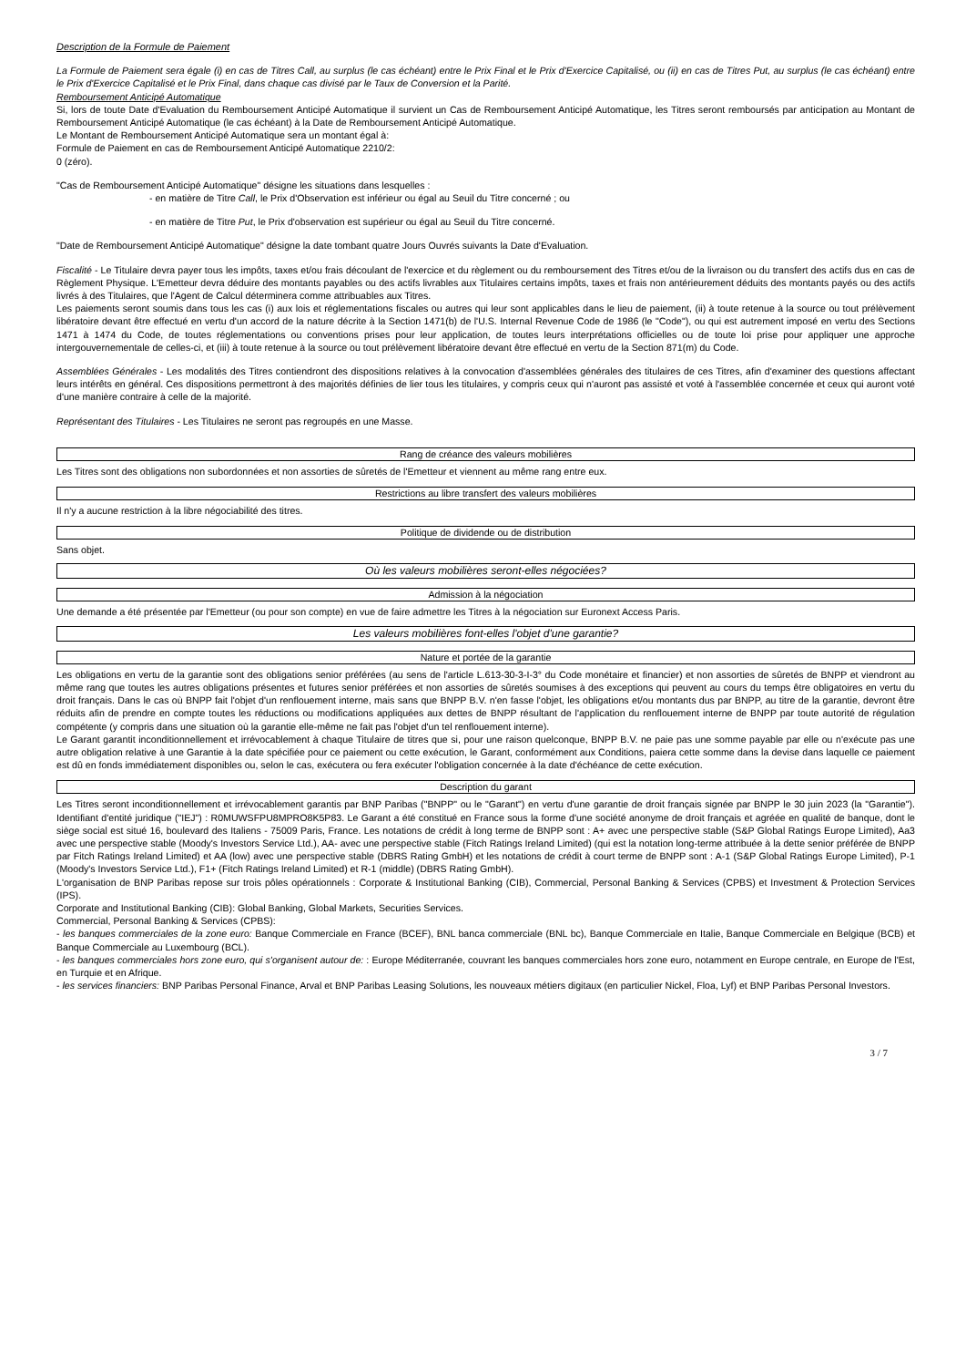Description de la Formule de Paiement
La Formule de Paiement sera égale (i) en cas de Titres Call, au surplus (le cas échéant) entre le Prix Final et le Prix d'Exercice Capitalisé, ou (ii) en cas de Titres Put, au surplus (le cas échéant) entre le Prix d'Exercice Capitalisé et le Prix Final, dans chaque cas divisé par le Taux de Conversion et la Parité.
Remboursement Anticipé Automatique
Si, lors de toute Date d'Evaluation du Remboursement Anticipé Automatique il survient un Cas de Remboursement Anticipé Automatique, les Titres seront remboursés par anticipation au Montant de Remboursement Anticipé Automatique (le cas échéant) à la Date de Remboursement Anticipé Automatique.
Le Montant de Remboursement Anticipé Automatique sera un montant égal à:
Formule de Paiement en cas de Remboursement Anticipé Automatique 2210/2:
0 (zéro).
"Cas de Remboursement Anticipé Automatique" désigne les situations dans lesquelles :
- en matière de Titre Call, le Prix d'Observation est inférieur ou égal au Seuil du Titre concerné ; ou
- en matière de Titre Put, le Prix d'observation est supérieur ou égal au Seuil du Titre concerné.
"Date de Remboursement Anticipé Automatique" désigne la date tombant quatre Jours Ouvrés suivants la Date d'Evaluation.
Fiscalité - Le Titulaire devra payer tous les impôts, taxes et/ou frais découlant de l'exercice et du règlement ou du remboursement des Titres et/ou de la livraison ou du transfert des actifs dus en cas de Règlement Physique. L'Emetteur devra déduire des montants payables ou des actifs livrables aux Titulaires certains impôts, taxes et frais non antérieurement déduits des montants payés ou des actifs livrés à des Titulaires, que l'Agent de Calcul déterminera comme attribuables aux Titres.
Les paiements seront soumis dans tous les cas (i) aux lois et réglementations fiscales ou autres qui leur sont applicables dans le lieu de paiement, (ii) à toute retenue à la source ou tout prélèvement libératoire devant être effectué en vertu d'un accord de la nature décrite à la Section 1471(b) de l'U.S. Internal Revenue Code de 1986 (le "Code"), ou qui est autrement imposé en vertu des Sections 1471 à 1474 du Code, de toutes réglementations ou conventions prises pour leur application, de toutes leurs interprétations officielles ou de toute loi prise pour appliquer une approche intergouvernementale de celles-ci, et (iii) à toute retenue à la source ou tout prélèvement libératoire devant être effectué en vertu de la Section 871(m) du Code.
Assemblées Générales - Les modalités des Titres contiendront des dispositions relatives à la convocation d'assemblées générales des titulaires de ces Titres, afin d'examiner des questions affectant leurs intérêts en général. Ces dispositions permettront à des majorités définies de lier tous les titulaires, y compris ceux qui n'auront pas assisté et voté à l'assemblée concernée et ceux qui auront voté d'une manière contraire à celle de la majorité.
Représentant des Titulaires - Les Titulaires ne seront pas regroupés en une Masse.
Rang de créance des valeurs mobilières
Les Titres sont des obligations non subordonnées et non assorties de sûretés de l'Emetteur et viennent au même rang entre eux.
Restrictions au libre transfert des valeurs mobilières
Il n'y a aucune restriction à la libre négociabilité des titres.
Politique de dividende ou de distribution
Sans objet.
Où les valeurs mobilières seront-elles négociées?
Admission à la négociation
Une demande a été présentée par l'Emetteur (ou pour son compte) en vue de faire admettre les Titres à la négociation sur Euronext Access Paris.
Les valeurs mobilières font-elles l'objet d'une garantie?
Nature et portée de la garantie
Les obligations en vertu de la garantie sont des obligations senior préférées (au sens de l'article L.613-30-3-I-3° du Code monétaire et financier) et non assorties de sûretés de BNPP et viendront au même rang que toutes les autres obligations présentes et futures senior préférées et non assorties de sûretés soumises à des exceptions qui peuvent au cours du temps être obligatoires en vertu du droit français. Dans le cas où BNPP fait l'objet d'un renflouement interne, mais sans que BNPP B.V. n'en fasse l'objet, les obligations et/ou montants dus par BNPP, au titre de la garantie, devront être réduits afin de prendre en compte toutes les réductions ou modifications appliquées aux dettes de BNPP résultant de l'application du renflouement interne de BNPP par toute autorité de régulation compétente (y compris dans une situation où la garantie elle-même ne fait pas l'objet d'un tel renflouement interne).
Le Garant garantit inconditionnellement et irrévocablement à chaque Titulaire de titres que si, pour une raison quelconque, BNPP B.V. ne paie pas une somme payable par elle ou n'exécute pas une autre obligation relative à une Garantie à la date spécifiée pour ce paiement ou cette exécution, le Garant, conformément aux Conditions, paiera cette somme dans la devise dans laquelle ce paiement est dû en fonds immédiatement disponibles ou, selon le cas, exécutera ou fera exécuter l'obligation concernée à la date d'échéance de cette exécution.
Description du garant
Les Titres seront inconditionnellement et irrévocablement garantis par BNP Paribas ("BNPP" ou le "Garant") en vertu d'une garantie de droit français signée par BNPP le 30 juin 2023 (la "Garantie"). Identifiant d'entité juridique ("IEJ") : R0MUWSFPU8MPRO8K5P83. Le Garant a été constitué en France sous la forme d'une société anonyme de droit français et agréée en qualité de banque, dont le siège social est situé 16, boulevard des Italiens - 75009 Paris, France. Les notations de crédit à long terme de BNPP sont : A+ avec une perspective stable (S&P Global Ratings Europe Limited), Aa3 avec une perspective stable (Moody's Investors Service Ltd.), AA- avec une perspective stable (Fitch Ratings Ireland Limited) (qui est la notation long-terme attribuée à la dette senior préférée de BNPP par Fitch Ratings Ireland Limited) et AA (low) avec une perspective stable (DBRS Rating GmbH) et les notations de crédit à court terme de BNPP sont : A-1 (S&P Global Ratings Europe Limited), P-1 (Moody's Investors Service Ltd.), F1+ (Fitch Ratings Ireland Limited) et R-1 (middle) (DBRS Rating GmbH).
L'organisation de BNP Paribas repose sur trois pôles opérationnels : Corporate & Institutional Banking (CIB), Commercial, Personal Banking & Services (CPBS) et Investment & Protection Services (IPS).
Corporate and Institutional Banking (CIB): Global Banking, Global Markets, Securities Services.
Commercial, Personal Banking & Services (CPBS):
- les banques commerciales de la zone euro: Banque Commerciale en France (BCEF), BNL banca commerciale (BNL bc), Banque Commerciale en Italie, Banque Commerciale en Belgique (BCB) et Banque Commerciale au Luxembourg (BCL).
- les banques commerciales hors zone euro, qui s'organisent autour de: : Europe Méditerranée, couvrant les banques commerciales hors zone euro, notamment en Europe centrale, en Europe de l'Est, en Turquie et en Afrique.
- les services financiers: BNP Paribas Personal Finance, Arval et BNP Paribas Leasing Solutions, les nouveaux métiers digitaux (en particulier Nickel, Floa, Lyf) et BNP Paribas Personal Investors.
3 / 7